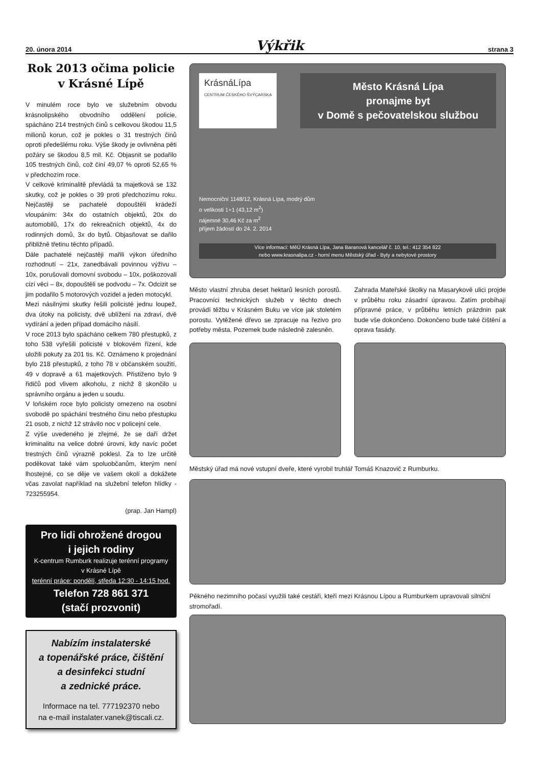20. února 2014 Výkřik strana 3
Rok 2013 očima policie
v Krásné Lípě
V minulém roce bylo ve služebním obvodu krásnolipského obvodního oddělení policie, spácháno 214 trestných činů s celkovou škodou 11,5 milionů korun, což je pokles o 31 trestných činů oproti předešlému roku. Výše škody je ovlivněna pěti požáry se škodou 8,5 mil. Kč. Objasnit se podařilo 105 trestných činů, což činí 49,07 % oproti 52,65 % v předchozím roce.
V celkové kriminalitě převládá ta majetková se 132 skutky, což je pokles o 39 proti předchozímu roku. Nejčastěji se pachatelé dopouštěli krádeží vloupáním: 34x do ostatních objektů, 20x do automobilů, 17x do rekreačních objektů, 4x do rodinných domů, 3x do bytů. Objasňovat se dařilo přibližně třetinu těchto případů.
Dále pachatelé nejčastěji mařili výkon úředního rozhodnutí – 21x, zanedbávali povinnou výživu – 10x, porušovali domovní svobodu – 10x, poškozovali cizí věci – 8x, dopouštěli se podvodu – 7x. Odcizit se jim podařilo 5 motorových vozidel a jeden motocykl.
Mezi násilnými skutky řešili policisté jednu loupež, dva útoky na policisty, dvě ublížení na zdraví, dvě vydírání a jeden případ domácího násilí.
V roce 2013 bylo spácháno celkem 780 přestupků, z toho 538 vyřešili policisté v blokovém řízení, kde uložili pokuty za 201 tis. Kč. Oznámeno k projednání bylo 218 přestupků, z toho 78 v občanském soužití, 49 v dopravě a 61 majetkových. Přistiženo bylo 9 řidičů pod vlivem alkoholu, z nichž 8 skončilo u správního orgánu a jeden u soudu.
V loňském roce bylo policisty omezeno na osobní svobodě po spáchání trestného činu nebo přestupku 21 osob, z nichž 12 strávilo noc v policejní cele.
Z výše uvedeného je zřejmé, že se daří držet kriminalitu na velice dobré úrovni, kdy navíc počet trestných činů výrazně poklesl. Za to lze určitě poděkovat také vám spoluobčanům, kterým není lhostejné, co se děje ve vašem okolí a dokážete včas zavolat například na služební telefon hlídky - 723255954.
(prap. Jan Hampl)
Pro lidi ohrožené drogou
i jejich rodiny
K-centrum Rumburk realizuje terénní programy
v Krásné Lípě
terénní práce: pondělí, středa 12:30 - 14:15 hod.
Telefon 728 861 371
(stačí prozvonit)
Nabízím instalaterské
a topenářské práce, čištění
a desinfekci studní
a zednické práce.
Informace na tel. 777192370 nebo
na e-mail instalater.vanek@tiscali.cz.
KrásnáLípa
CENTRUM ČESKÉHO ŠVÝCARSKA
Město Krásná Lípa
pronajme byt
v Domě s pečovatelskou službou
Nemocniční 1148/12, Krásná Lípa, modrý dům
o velikosti 1+1 (43,12 m<sup>2</sup>)
nájemné 30,46 Kč za m<sup>2</sup>
příjem žádostí do 24. 2. 2014
Více informací: MěÚ Krásná Lípa, Jana Baranová kancelář č. 10, tel.: 412 354 822
nebo www.krasnalipa.cz - horní menu Městský úřad - Byty a nebytové prostory
Město vlastní zhruba deset hektarů lesních porostů. Pracovníci technických služeb v těchto dnech provádí těžbu v Krásném Buku ve více jak stoletém porostu. Vytěžené dřevo se zpracuje na řezivo pro potřeby města. Pozemek bude následně zalesněn.
Zahrada Mateřské školky na Masarykově ulici projde v průběhu roku zásadní úpravou. Zatím probíhají přípravné práce, v průběhu letních prázdnin pak bude vše dokončeno. Dokončeno bude také čištění a oprava fasády.
Městský úřad má nové vstupní dveře, které vyrobil truhlář Tomáš Knazovič z Rumburku.
Pěkného nezimního počasí využili také cestáři, kteří mezi Krásnou Lípou a Rumburkem upravovali silniční stromořadí.